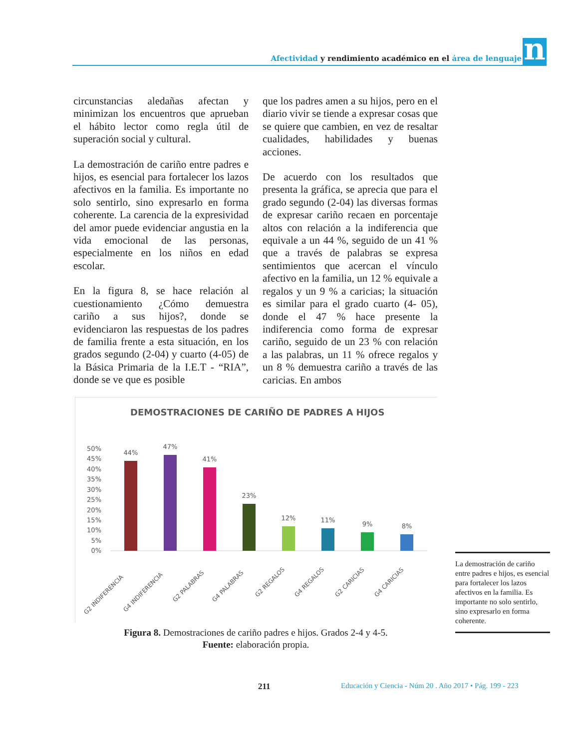Afectividad y rendimiento académico en el área de lenguaje
n
circunstancias aledañas afectan y minimizan los encuentros que aprueban el hábito lector como regla útil de superación social y cultural.
La demostración de cariño entre padres e hijos, es esencial para fortalecer los lazos afectivos en la familia. Es importante no solo sentirlo, sino expresarlo en forma coherente. La carencia de la expresividad del amor puede evidenciar angustia en la vida emocional de las personas, especialmente en los niños en edad escolar.
En la figura 8, se hace relación al cuestionamiento ¿Cómo demuestra cariño a sus hijos?, donde se evidenciaron las respuestas de los padres de familia frente a esta situación, en los grados segundo (2-04) y cuarto (4-05) de la Básica Primaria de la I.E.T - “RIA”, donde se ve que es posible
que los padres amen a su hijos, pero en el diario vivir se tiende a expresar cosas que se quiere que cambien, en vez de resaltar cualidades, habilidades y buenas acciones.
De acuerdo con los resultados que presenta la gráfica, se aprecia que para el grado segundo (2-04) las diversas formas de expresar cariño recaen en porcentaje altos con relación a la indiferencia que equivale a un 44 %, seguido de un 41 % que a través de palabras se expresa sentimientos que acercan el vínculo afectivo en la familia, un 12 % equivale a regalos y un 9 % a caricias; la situación es similar para el grado cuarto (4- 05), donde el 47 % hace presente la indiferencia como forma de expresar cariño, seguido de un 23 % con relación a las palabras, un 11 % ofrece regalos y un 8 % demuestra cariño a través de las caricias. En ambos
DEMOSTRACIONES DE CARIÑO DE PADRES A HIJOS
50%
45%
40%
35%
30%
25%
20%
15%
10%
5%
0%
44%
47%
41%
23%
12%
11%
9%
8%
G2 INDIFERENCIA
G4 INDIFERENCIA
G2 PALABRAS
G4 PALABRAS
G2 REGALOS
G4 REGALOS
G2 CARICIAS
G4 CARICIAS
Figura 8. Demostraciones de cariño padres e hijos. Grados 2-4 y 4-5.
Fuente: elaboración propia.
La demostración de cariño entre padres e hijos, es esencial para fortalecer los lazos afectivos en la familia. Es importante no solo sentirlo, sino expresarlo en forma coherente.
211 Educación y Ciencia - Núm 20 . Año 2017 • Pág. 199 - 223